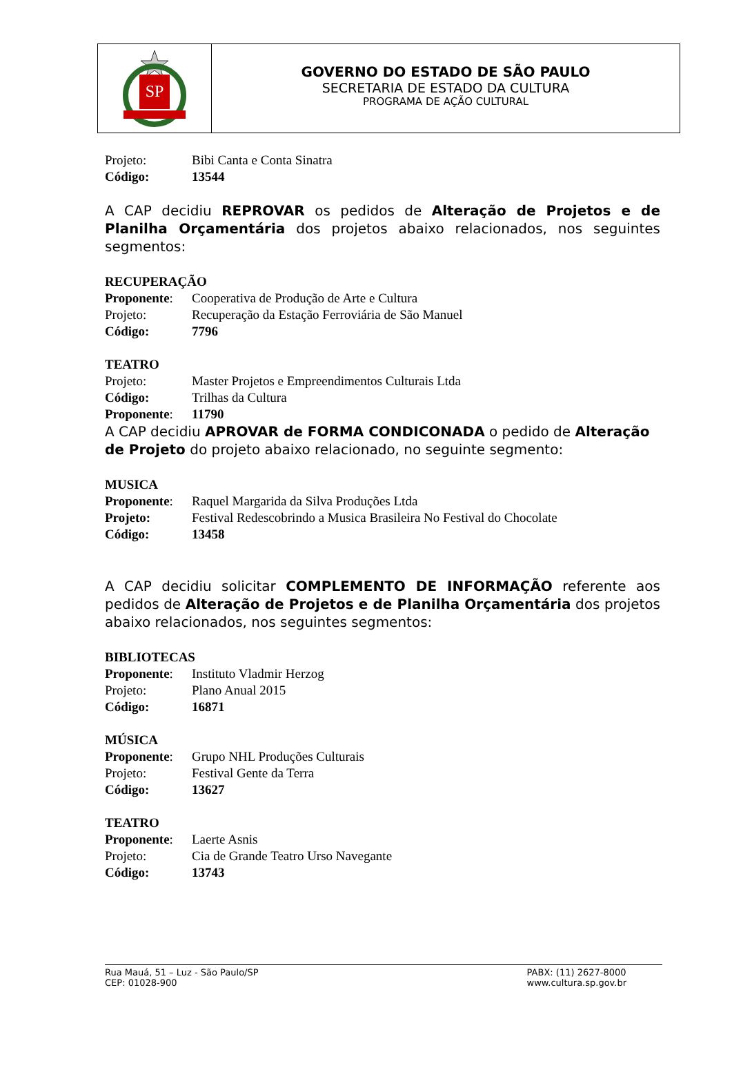SP
GOVERNO DO ESTADO DE SÃO PAULO
SECRETARIA DE ESTADO DA CULTURA
PROGRAMA DE AÇÃO CULTURAL
Projeto: Bibi Canta e Conta Sinatra
Código: 13544
A CAP decidiu REPROVAR os pedidos de Alteração de Projetos e de Planilha Orçamentária dos projetos abaixo relacionados, nos seguintes segmentos:
RECUPERAÇÃO
Proponente: Cooperativa de Produção de Arte e Cultura
Projeto: Recuperação da Estação Ferroviária de São Manuel
Código: 7796
TEATRO
Projeto: Master Projetos e Empreendimentos Culturais Ltda
Código: Trilhas da Cultura
Proponente: 11790
A CAP decidiu APROVAR de FORMA CONDICONADA o pedido de Alteração de Projeto do projeto abaixo relacionado, no seguinte segmento:
MUSICA
Proponente: Raquel Margarida da Silva Produções Ltda
Projeto: Festival Redescobrindo a Musica Brasileira No Festival do Chocolate
Código: 13458
A CAP decidiu solicitar COMPLEMENTO DE INFORMAÇÃO referente aos pedidos de Alteração de Projetos e de Planilha Orçamentária dos projetos abaixo relacionados, nos seguintes segmentos:
BIBLIOTECAS
Proponente: Instituto Vladmir Herzog
Projeto: Plano Anual 2015
Código: 16871
MÚSICA
Proponente: Grupo NHL Produções Culturais
Projeto: Festival Gente da Terra
Código: 13627
TEATRO
Proponente: Laerte Asnis
Projeto: Cia de Grande Teatro Urso Navegante
Código: 13743
Rua Mauá, 51 – Luz - São Paulo/SP
CEP: 01028-900
PABX: (11) 2627-8000
www.cultura.sp.gov.br